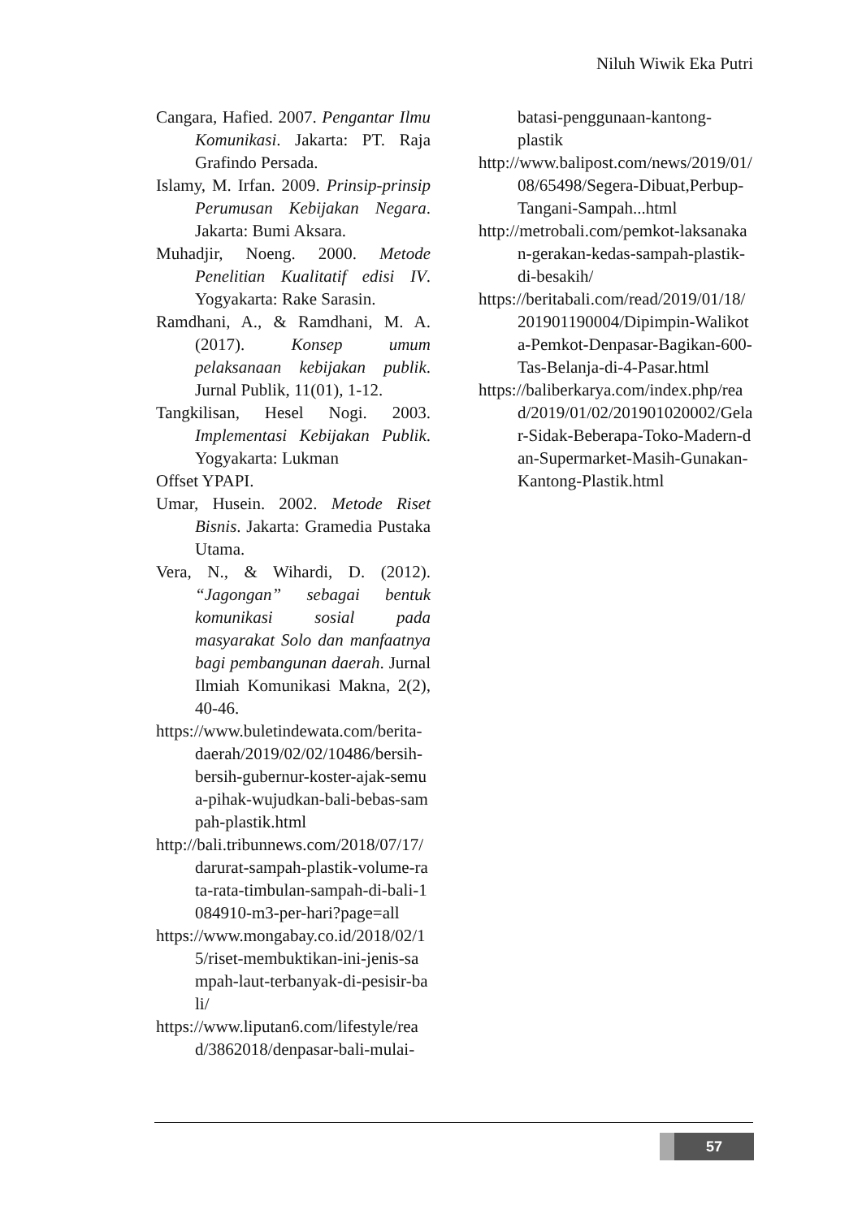Niluh Wiwik Eka Putri
Cangara, Hafied. 2007. Pengantar Ilmu Komunikasi. Jakarta: PT. Raja Grafindo Persada.
Islamy, M. Irfan. 2009. Prinsip-prinsip Perumusan Kebijakan Negara. Jakarta: Bumi Aksara.
Muhadjir, Noeng. 2000. Metode Penelitian Kualitatif edisi IV. Yogyakarta: Rake Sarasin.
Ramdhani, A., & Ramdhani, M. A. (2017). Konsep umum pelaksanaan kebijakan publik. Jurnal Publik, 11(01), 1-12.
Tangkilisan, Hesel Nogi. 2003. Implementasi Kebijakan Publik. Yogyakarta: Lukman
Offset YPAPI.
Umar, Husein. 2002. Metode Riset Bisnis. Jakarta: Gramedia Pustaka Utama.
Vera, N., & Wihardi, D. (2012). “Jagongan” sebagai bentuk komunikasi sosial pada masyarakat Solo dan manfaatnya bagi pembangunan daerah. Jurnal Ilmiah Komunikasi Makna, 2(2), 40-46.
https://www.buletindewata.com/berita-daerah/2019/02/02/10486/bersih-bersih-gubernur-koster-ajak-semua-pihak-wujudkan-bali-bebas-sampah-plastik.html
http://bali.tribunnews.com/2018/07/17/darurat-sampah-plastik-volume-rata-rata-timbulan-sampah-di-bali-1084910-m3-per-hari?page=all
https://www.mongabay.co.id/2018/02/15/riset-membuktikan-ini-jenis-sampah-laut-terbanyak-di-pesisir-bali/
https://www.liputan6.com/lifestyle/read/3862018/denpasar-bali-mulai-
batasi-penggunaan-kantong-plastik
http://www.balipost.com/news/2019/01/08/65498/Segera-Dibuat,Perbup-Tangani-Sampah...html
http://metrobali.com/pemkot-laksanakan-gerakan-kedas-sampah-plastik-di-besakih/
https://beritabali.com/read/2019/01/18/201901190004/Dipimpin-Walikota-Pemkot-Denpasar-Bagikan-600-Tas-Belanja-di-4-Pasar.html
https://baliberkarya.com/index.php/read/2019/01/02/201901020002/Gelar-Sidak-Beberapa-Toko-Madern-dan-Supermarket-Masih-Gunakan-Kantong-Plastik.html
57